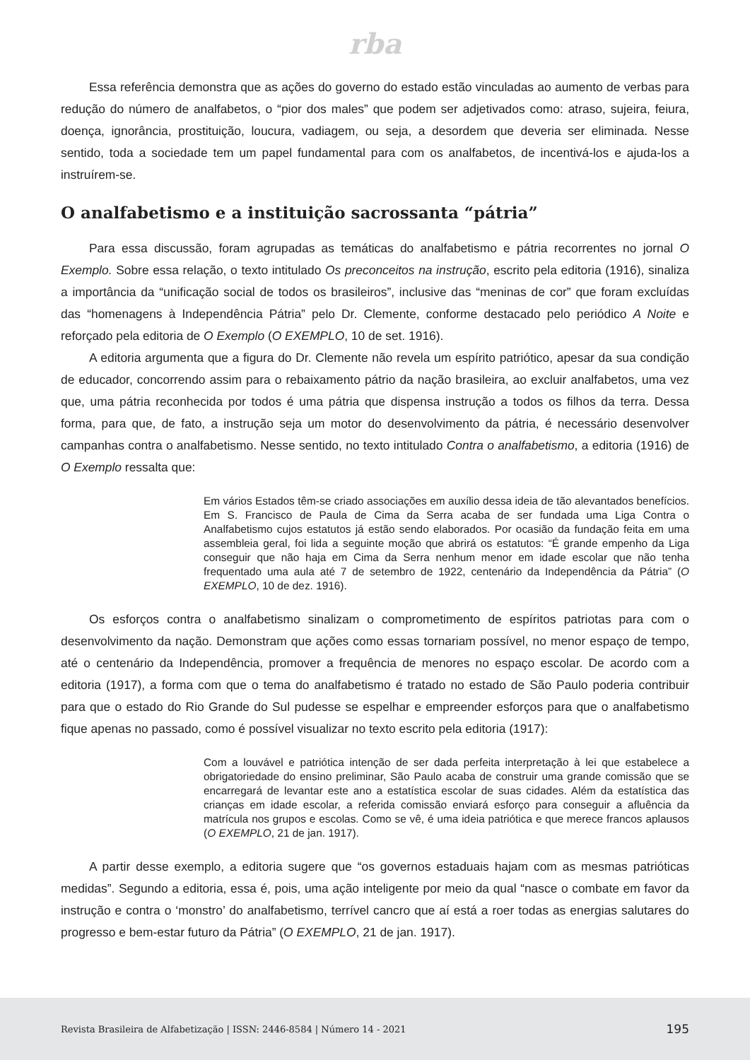rba
Essa referência demonstra que as ações do governo do estado estão vinculadas ao aumento de verbas para redução do número de analfabetos, o “pior dos males” que podem ser adjetivados como: atraso, sujeira, feiura, doença, ignorância, prostituição, loucura, vadiagem, ou seja, a desordem que deveria ser eliminada. Nesse sentido, toda a sociedade tem um papel fundamental para com os analfabetos, de incentivá-los e ajuda-los a instruírem-se.
O analfabetismo e a instituição sacrossanta “pátria”
Para essa discussão, foram agrupadas as temáticas do analfabetismo e pátria recorrentes no jornal O Exemplo. Sobre essa relação, o texto intitulado Os preconceitos na instrução, escrito pela editoria (1916), sinaliza a importância da “unificação social de todos os brasileiros”, inclusive das “meninas de cor” que foram excluídas das “homenagens à Independência Pátria” pelo Dr. Clemente, conforme destacado pelo periódico A Noite e reforçado pela editoria de O Exemplo (O EXEMPLO, 10 de set. 1916).
A editoria argumenta que a figura do Dr. Clemente não revela um espírito patriótico, apesar da sua condição de educador, concorrendo assim para o rebaixamento pátrio da nação brasileira, ao excluir analfabetos, uma vez que, uma pátria reconhecida por todos é uma pátria que dispensa instrução a todos os filhos da terra. Dessa forma, para que, de fato, a instrução seja um motor do desenvolvimento da pátria, é necessário desenvolver campanhas contra o analfabetismo. Nesse sentido, no texto intitulado Contra o analfabetismo, a editoria (1916) de O Exemplo ressalta que:
Em vários Estados têm-se criado associações em auxílio dessa ideia de tão alevantados benefícios. Em S. Francisco de Paula de Cima da Serra acaba de ser fundada uma Liga Contra o Analfabetismo cujos estatutos já estão sendo elaborados. Por ocasião da fundação feita em uma assembleia geral, foi lida a seguinte moção que abrirá os estatutos: “É grande empenho da Liga conseguir que não haja em Cima da Serra nenhum menor em idade escolar que não tenha frequentado uma aula até 7 de setembro de 1922, centenário da Independência da Pátria” (O EXEMPLO, 10 de dez. 1916).
Os esforços contra o analfabetismo sinalizam o comprometimento de espíritos patriotas para com o desenvolvimento da nação. Demonstram que ações como essas tornariam possível, no menor espaço de tempo, até o centenário da Independência, promover a frequência de menores no espaço escolar. De acordo com a editoria (1917), a forma com que o tema do analfabetismo é tratado no estado de São Paulo poderia contribuir para que o estado do Rio Grande do Sul pudesse se espelhar e empreender esforços para que o analfabetismo fique apenas no passado, como é possível visualizar no texto escrito pela editoria (1917):
Com a louvável e patriótica intenção de ser dada perfeita interpretação à lei que estabelece a obrigatoriedade do ensino preliminar, São Paulo acaba de construir uma grande comissão que se encarregará de levantar este ano a estatística escolar de suas cidades. Além da estatística das crianças em idade escolar, a referida comissão enviará esforço para conseguir a afluência da matrícula nos grupos e escolas. Como se vê, é uma ideia patriótica e que merece francos aplausos (O EXEMPLO, 21 de jan. 1917).
A partir desse exemplo, a editoria sugere que “os governos estaduais hajam com as mesmas patrióticas medidas”. Segundo a editoria, essa é, pois, uma ação inteligente por meio da qual “nasce o combate em favor da instrução e contra o ‘monstro’ do analfabetismo, terrível cancro que aí está a roer todas as energias salutares do progresso e bem-estar futuro da Pátria” (O EXEMPLO, 21 de jan. 1917).
Revista Brasileira de Alfabetização | ISSN: 2446-8584 | Número 14 - 2021 195